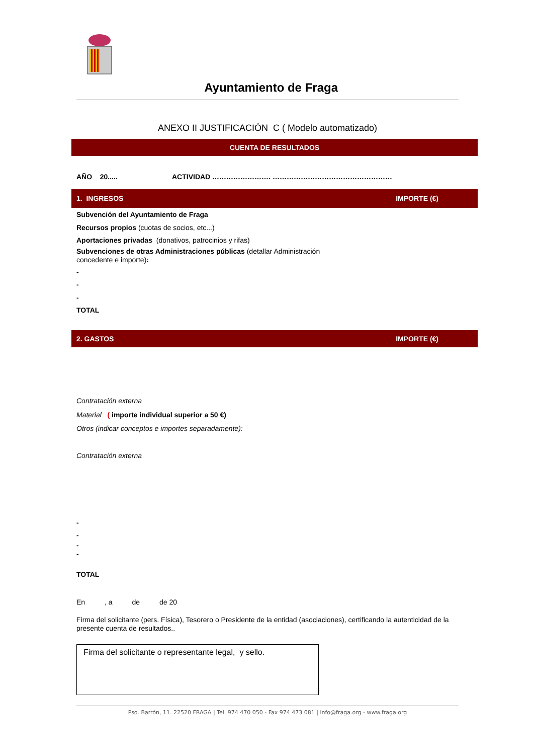Ayuntamiento de Fraga
ANEXO II JUSTIFICACIÓN C ( Modelo automatizado)
CUENTA DE RESULTADOS
AÑO 20.....
ACTIVIDAD ……………………. ……………………………………………
1. INGRESOS IMPORTE (€)
Subvención del Ayuntamiento de Fraga
Recursos propios (cuotas de socios, etc...)
Aportaciones privadas (donativos, patrocinios y rifas)
Subvenciones de otras Administraciones públicas (detallar Administración concedente e importe):
-
-
-
TOTAL
2. GASTOS IMPORTE (€)
Contratación externa
Material ( importe individual superior a 50 €)
Otros (indicar conceptos e importes separadamente):
Contratación externa
-
-
-
-
TOTAL
En , a de de 20
Firma del solicitante (pers. Física), Tesorero o Presidente de la entidad (asociaciones), certificando la autenticidad de la presente cuenta de resultados..
Firma del solicitante o representante legal, y sello.
Pso. Barrón, 11. 22520 FRAGA | Tel. 974 470 050 - Fax 974 473 081 | info@fraga.org - www.fraga.org